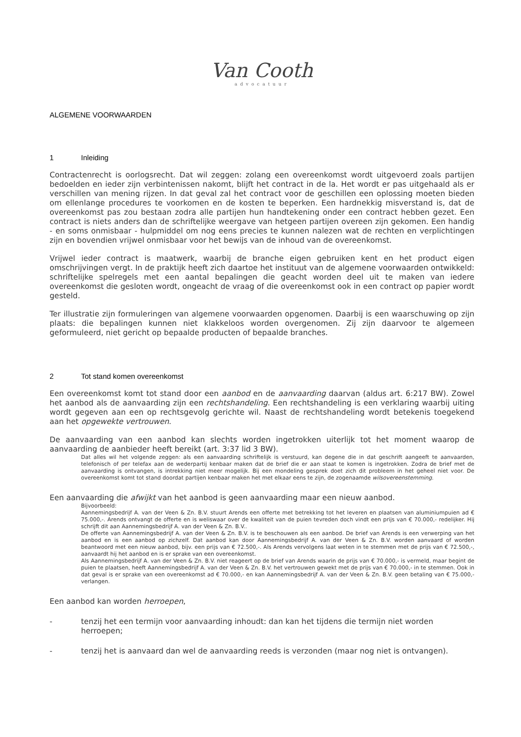Van Cooth
advocatuur
ALGEMENE VOORWAARDEN
1 Inleiding
Contractenrecht is oorlogsrecht. Dat wil zeggen: zolang een overeenkomst wordt uitgevoerd zoals partijen bedoelden en ieder zijn verbintenissen nakomt, blijft het contract in de la. Het wordt er pas uitgehaald als er verschillen van mening rijzen. In dat geval zal het contract voor de geschillen een oplossing moeten bieden om ellenlange procedures te voorkomen en de kosten te beperken. Een hardnekkig misverstand is, dat de overeenkomst pas zou bestaan zodra alle partijen hun handtekening onder een contract hebben gezet. Een contract is niets anders dan de schriftelijke weergave van hetgeen partijen overeen zijn gekomen. Een handig - en soms onmisbaar - hulpmiddel om nog eens precies te kunnen nalezen wat de rechten en verplichtingen zijn en bovendien vrijwel onmisbaar voor het bewijs van de inhoud van de overeenkomst.
Vrijwel ieder contract is maatwerk, waarbij de branche eigen gebruiken kent en het product eigen omschrijvingen vergt. In de praktijk heeft zich daartoe het instituut van de algemene voorwaarden ontwikkeld: schriftelijke spelregels met een aantal bepalingen die geacht worden deel uit te maken van iedere overeenkomst die gesloten wordt, ongeacht de vraag of die overeenkomst ook in een contract op papier wordt gesteld.
Ter illustratie zijn formuleringen van algemene voorwaarden opgenomen. Daarbij is een waarschuwing op zijn plaats: die bepalingen kunnen niet klakkeloos worden overgenomen. Zij zijn daarvoor te algemeen geformuleerd, niet gericht op bepaalde producten of bepaalde branches.
2 Tot stand komen overeenkomst
Een overeenkomst komt tot stand door een aanbod en de aanvaarding daarvan (aldus art. 6:217 BW). Zowel het aanbod als de aanvaarding zijn een rechtshandeling. Een rechtshandeling is een verklaring waarbij uiting wordt gegeven aan een op rechtsgevolg gerichte wil. Naast de rechtshandeling wordt betekenis toegekend aan het opgewekte vertrouwen.
De aanvaarding van een aanbod kan slechts worden ingetrokken uiterlijk tot het moment waarop de aanvaarding de aanbieder heeft bereikt (art. 3:37 lid 3 BW).
Dat alles wil het volgende zeggen: als een aanvaarding schriftelijk is verstuurd, kan degene die in dat geschrift aangeeft te aanvaarden, telefonisch of per telefax aan de wederpartij kenbaar maken dat de brief die er aan staat te komen is ingetrokken. Zodra de brief met de aanvaarding is ontvangen, is intrekking niet meer mogelijk. Bij een mondeling gesprek doet zich dit probleem in het geheel niet voor. De overeenkomst komt tot stand doordat partijen kenbaar maken het met elkaar eens te zijn, de zogenaamde wilsovereenstemming.
Een aanvaarding die afwijkt van het aanbod is geen aanvaarding maar een nieuw aanbod.
Bijvoorbeeld:
Aannemingsbedrijf A. van der Veen & Zn. B.V. stuurt Arends een offerte met betrekking tot het leveren en plaatsen van aluminiumpuien ad € 75.000,-. Arends ontvangt de offerte en is weliswaar over de kwaliteit van de puien tevreden doch vindt een prijs van € 70.000,- redelijker. Hij schrijft dit aan Aannemingsbedrijf A. van der Veen & Zn. B.V..
De offerte van Aannemingsbedrijf A. van der Veen & Zn. B.V. is te beschouwen als een aanbod. De brief van Arends is een verwerping van het aanbod en is een aanbod op zichzelf. Dat aanbod kan door Aannemingsbedrijf A. van der Veen & Zn. B.V. worden aanvaard of worden beantwoord met een nieuw aanbod, bijv. een prijs van € 72.500,-. Als Arends vervolgens laat weten in te stemmen met de prijs van € 72.500,-, aanvaardt hij het aanbod en is er sprake van een overeenkomst.
Als Aannemingsbedrijf A. van der Veen & Zn. B.V. niet reageert op de brief van Arends waarin de prijs van € 70.000,- is vermeld, maar begint de puien te plaatsen, heeft Aannemingsbedrijf A. van der Veen & Zn. B.V. het vertrouwen gewekt met de prijs van € 70.000,- in te stemmen. Ook in dat geval is er sprake van een overeenkomst ad € 70.000,- en kan Aannemingsbedrijf A. van der Veen & Zn. B.V. geen betaling van € 75.000,- verlangen.
Een aanbod kan worden herroepen,
- tenzij het een termijn voor aanvaarding inhoudt: dan kan het tijdens die termijn niet worden herroepen;
- tenzij het is aanvaard dan wel de aanvaarding reeds is verzonden (maar nog niet is ontvangen).